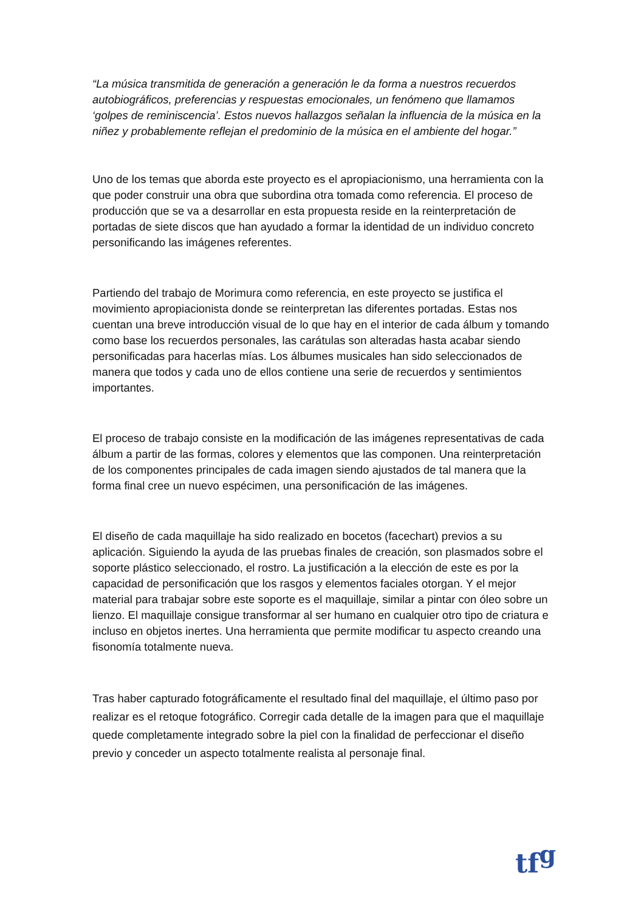“La música transmitida de generación a generación le da forma a nuestros recuerdos autobiográficos, preferencias y respuestas emocionales, un fenómeno que llamamos ‘golpes de reminiscencia’. Estos nuevos hallazgos señalan la influencia de la música en la niñez y probablemente reflejan el predominio de la música en el ambiente del hogar.”
Uno de los temas que aborda este proyecto es el apropiacionismo, una herramienta con la que poder construir una obra que subordina otra tomada como referencia. El proceso de producción que se va a desarrollar en esta propuesta reside en la reinterpretación de portadas de siete discos que han ayudado a formar la identidad de un individuo concreto personificando las imágenes referentes.
Partiendo del trabajo de Morimura como referencia, en este proyecto se justifica el movimiento apropiacionista donde se reinterpretan las diferentes portadas. Estas nos cuentan una breve introducción visual de lo que hay en el interior de cada álbum y tomando como base los recuerdos personales, las carátulas son alteradas hasta acabar siendo personificadas para hacerlas mías. Los álbumes musicales han sido seleccionados de manera que todos y cada uno de ellos contiene una serie de recuerdos y sentimientos importantes.
El proceso de trabajo consiste en la modificación de las imágenes representativas de cada álbum a partir de las formas, colores y elementos que las componen. Una reinterpretación de los componentes principales de cada imagen siendo ajustados de tal manera que la forma final cree un nuevo espécimen, una personificación de las imágenes.
El diseño de cada maquillaje ha sido realizado en bocetos (facechart) previos a su aplicación. Siguiendo la ayuda de las pruebas finales de creación, son plasmados sobre el soporte plástico seleccionado, el rostro. La justificación a la elección de este es por la capacidad de personificación que los rasgos y elementos faciales otorgan. Y el mejor material para trabajar sobre este soporte es el maquillaje, similar a pintar con óleo sobre un lienzo. El maquillaje consigue transformar al ser humano en cualquier otro tipo de criatura e incluso en objetos inertes. Una herramienta que permite modificar tu aspecto creando una fisonomía totalmente nueva.
Tras haber capturado fotográficamente el resultado final del maquillaje, el último paso por realizar es el retoque fotográfico. Corregir cada detalle de la imagen para que el maquillaje quede completamente integrado sobre la piel con la finalidad de perfeccionar el diseño previo y conceder un aspecto totalmente realista al personaje final.
tf<sup>g</sup>